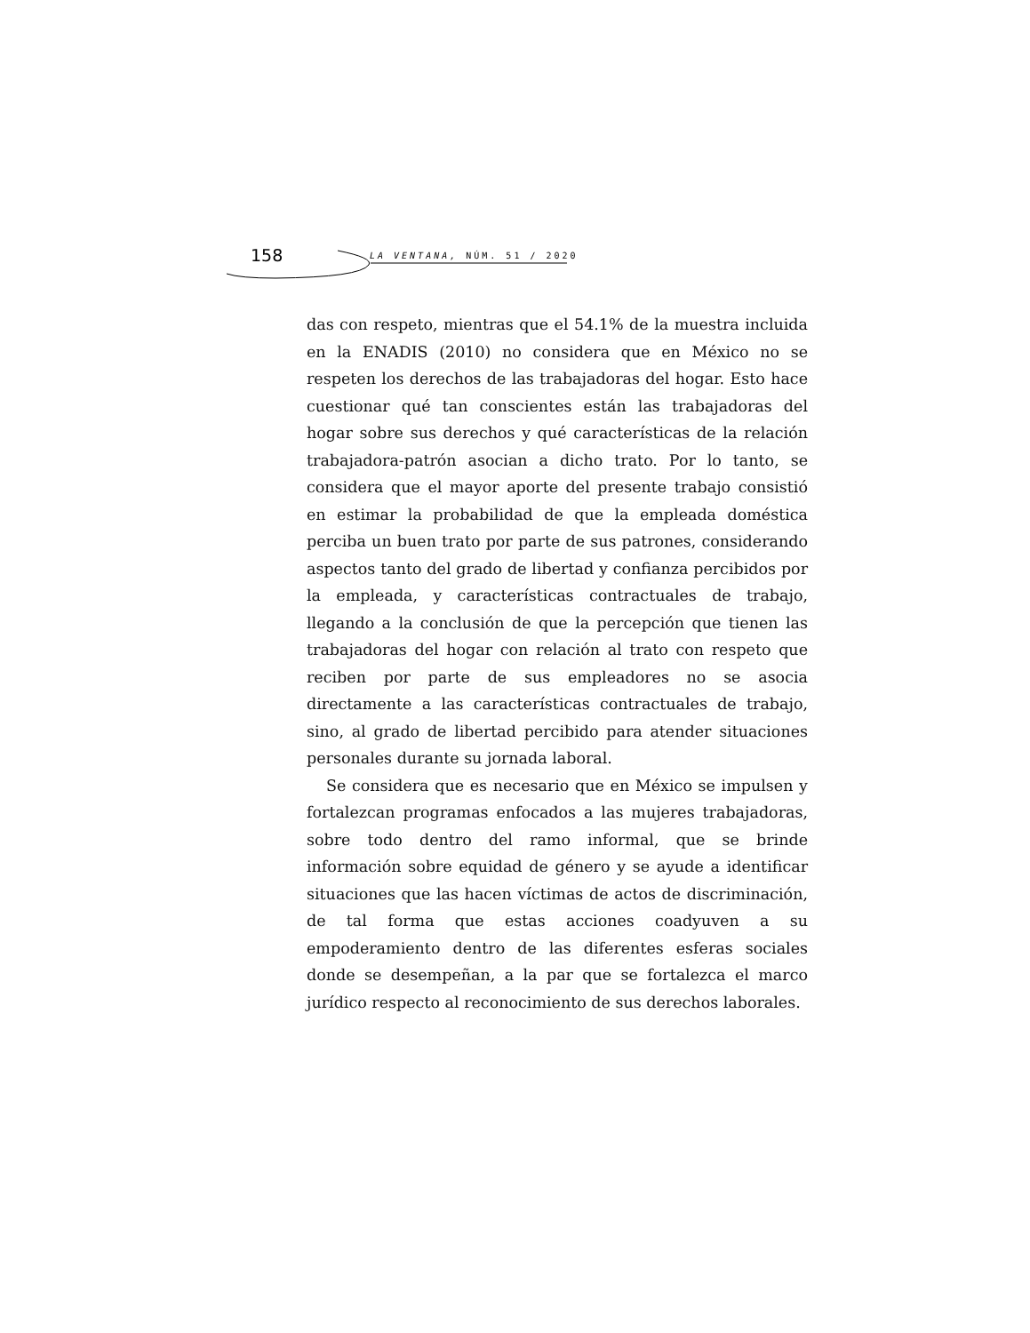158 LA VENTANA, NÚM. 51 / 2020
das con respeto, mientras que el 54.1% de la muestra incluida en la ENADIS (2010) no considera que en México no se respeten los derechos de las trabajadoras del hogar. Esto hace cuestionar qué tan conscientes están las trabajadoras del hogar sobre sus derechos y qué características de la relación trabajadora-patrón asocian a dicho trato. Por lo tanto, se considera que el mayor aporte del presente trabajo consistió en estimar la probabilidad de que la empleada doméstica perciba un buen trato por parte de sus patrones, considerando aspectos tanto del grado de libertad y confianza percibidos por la empleada, y características contractuales de trabajo, llegando a la conclusión de que la percepción que tienen las trabajadoras del hogar con relación al trato con respeto que reciben por parte de sus empleadores no se asocia directamente a las características contractuales de trabajo, sino, al grado de libertad percibido para atender situaciones personales durante su jornada laboral.
Se considera que es necesario que en México se impulsen y fortalezcan programas enfocados a las mujeres trabajadoras, sobre todo dentro del ramo informal, que se brinde información sobre equidad de género y se ayude a identificar situaciones que las hacen víctimas de actos de discriminación, de tal forma que estas acciones coadyuven a su empoderamiento dentro de las diferentes esferas sociales donde se desempeñan, a la par que se fortalezca el marco jurídico respecto al reconocimiento de sus derechos laborales.